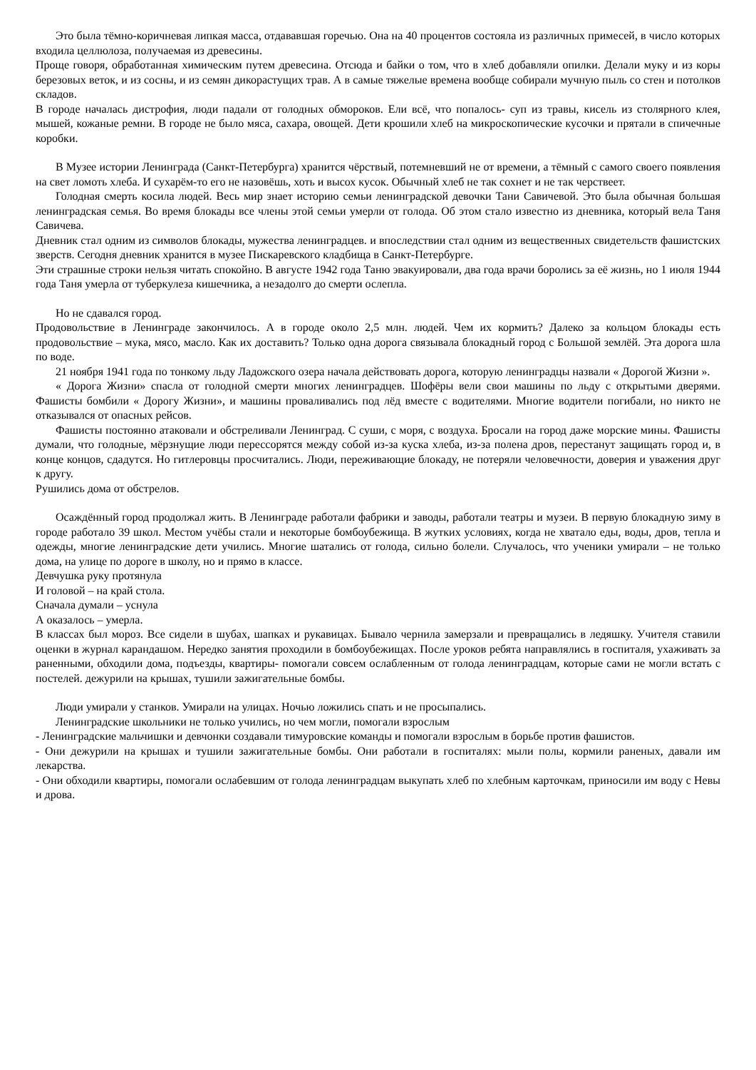Это была тёмно-коричневая липкая масса, отдававшая горечью. Она на 40 процентов состояла из различных примесей, в число которых входила целлюлоза, получаемая из древесины.
Проще говоря, обработанная химическим путем древесина. Отсюда и байки о том, что в хлеб добавляли опилки. Делали муку и из коры березовых веток, и из сосны, и из семян дикорастущих трав. А в самые тяжелые времена вообще собирали мучную пыль со стен и потолков складов.
В городе началась дистрофия, люди падали от голодных обмороков. Ели всё, что попалось- суп из травы, кисель из столярного клея, мышей, кожаные ремни. В городе не было мяса, сахара, овощей. Дети крошили хлеб на микроскопические кусочки и прятали в спичечные коробки.
В Музее истории Ленинграда (Санкт-Петербурга) хранится чёрствый, потемневший не от времени, а тёмный с самого своего появления на свет ломоть хлеба. И сухарём-то его не назовёшь, хоть и высох кусок. Обычный хлеб не так сохнет и не так черствеет.
Голодная смерть косила людей. Весь мир знает историю семьи ленинградской девочки Тани Савичевой. Это была обычная большая ленинградская семья. Во время блокады все члены этой семьи умерли от голода. Об этом стало известно из дневника, который вела Таня Савичева.
Дневник стал одним из символов блокады, мужества ленинградцев. и впоследствии стал одним из вещественных свидетельств фашистских зверств. Сегодня дневник хранится в музее Пискаревского кладбища в Санкт-Петербурге.
Эти страшные строки нельзя читать спокойно. В августе 1942 года Таню эвакуировали, два года врачи боролись за её жизнь, но 1 июля 1944 года Таня умерла от туберкулеза кишечника, а незадолго до смерти ослепла.
Но не сдавался город.
Продовольствие в Ленинграде закончилось. А в городе около 2,5 млн. людей. Чем их кормить? Далеко за кольцом блокады есть продовольствие – мука, мясо, масло. Как их доставить? Только одна дорога связывала блокадный город с Большой землёй. Эта дорога шла по воде.
21 ноября 1941 года по тонкому льду Ладожского озера начала действовать дорога, которую ленинградцы назвали « Дорогой Жизни ».
« Дорога Жизни» спасла от голодной смерти многих ленинградцев. Шофёры вели свои машины по льду с открытыми дверями. Фашисты бомбили « Дорогу Жизни», и машины проваливались под лёд вместе с водителями. Многие водители погибали, но никто не отказывался от опасных рейсов.
Фашисты постоянно атаковали и обстреливали Ленинград. С суши, с моря, с воздуха. Бросали на город даже морские мины. Фашисты думали, что голодные, мёрзнущие люди перессорятся между собой из-за куска хлеба, из-за полена дров, перестанут защищать город и, в конце концов, сдадутся. Но гитлеровцы просчитались. Люди, переживающие блокаду, не потеряли человечности, доверия и уважения друг к другу.
Рушились дома от обстрелов.
Осаждённый город продолжал жить. В Ленинграде работали фабрики и заводы, работали театры и музеи. В первую блокадную зиму в городе работало 39 школ. Местом учёбы стали и некоторые бомбоубежища. В жутких условиях, когда не хватало еды, воды, дров, тепла и одежды, многие ленинградские дети учились. Многие шатались от голода, сильно болели. Случалось, что ученики умирали – не только дома, на улице по дороге в школу, но и прямо в классе.
Девчушка руку протянула
И головой – на край стола.
Сначала думали – уснула
А оказалось – умерла.
В классах был мороз. Все сидели в шубах, шапках и рукавицах. Бывало чернила замерзали и превращались в ледяшку. Учителя ставили оценки в журнал карандашом. Нередко занятия проходили в бомбоубежищах. После уроков ребята направлялись в госпиталя, ухаживать за раненными, обходили дома, подъезды, квартиры- помогали совсем ослабленным от голода ленинградцам, которые сами не могли встать с постелей. дежурили на крышах, тушили зажигательные бомбы.
Люди умирали у станков. Умирали на улицах. Ночью ложились спать и не просыпались.
Ленинградские школьники не только учились, но чем могли, помогали взрослым
- Ленинградские мальчишки и девчонки создавали тимуровские команды и помогали взрослым в борьбе против фашистов.
- Они дежурили на крышах и тушили зажигательные бомбы. Они работали в госпиталях: мыли полы, кормили раненых, давали им лекарства.
- Они обходили квартиры, помогали ослабевшим от голода ленинградцам выкупать хлеб по хлебным карточкам, приносили им воду с Невы и дрова.